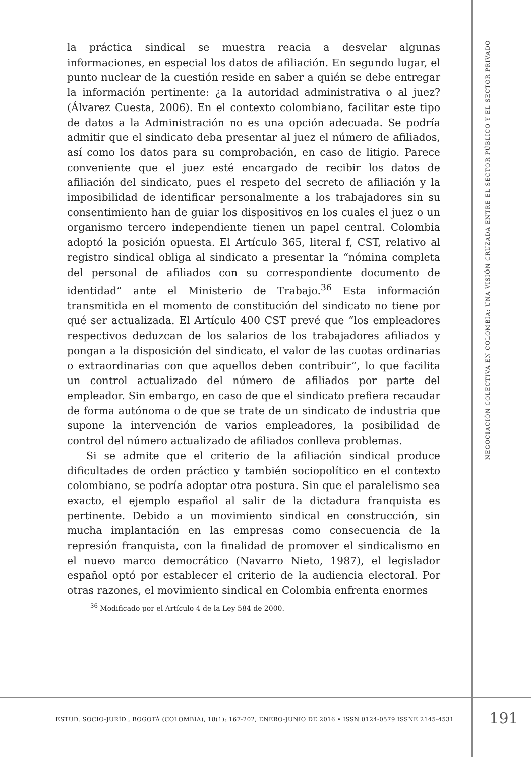NEGOCIACIÓN COLECTIVA EN COLOMBIA: UNA VISIÓN CRUZADA ENTRE EL SECTOR PÚBLICO Y EL SECTOR PRIVADO
la práctica sindical se muestra reacia a desvelar algunas informaciones, en especial los datos de afiliación. En segundo lugar, el punto nuclear de la cuestión reside en saber a quién se debe entregar la información pertinente: ¿a la autoridad administrativa o al juez? (Álvarez Cuesta, 2006). En el contexto colombiano, facilitar este tipo de datos a la Administración no es una opción adecuada. Se podría admitir que el sindicato deba presentar al juez el número de afiliados, así como los datos para su comprobación, en caso de litigio. Parece conveniente que el juez esté encargado de recibir los datos de afiliación del sindicato, pues el respeto del secreto de afiliación y la imposibilidad de identificar personalmente a los trabajadores sin su consentimiento han de guiar los dispositivos en los cuales el juez o un organismo tercero independiente tienen un papel central. Colombia adoptó la posición opuesta. El Artículo 365, literal f, CST, relativo al registro sindical obliga al sindicato a presentar la “nómina completa del personal de afiliados con su correspondiente documento de identidad” ante el Ministerio de Trabajo.<sup>36</sup> Esta información transmitida en el momento de constitución del sindicato no tiene por qué ser actualizada. El Artículo 400 CST prevé que “los empleadores respectivos deduzcan de los salarios de los trabajadores afiliados y pongan a la disposición del sindicato, el valor de las cuotas ordinarias o extraordinarias con que aquellos deben contribuir”, lo que facilita un control actualizado del número de afiliados por parte del empleador. Sin embargo, en caso de que el sindicato prefiera recaudar de forma autónoma o de que se trate de un sindicato de industria que supone la intervención de varios empleadores, la posibilidad de control del número actualizado de afiliados conlleva problemas.
Si se admite que el criterio de la afiliación sindical produce dificultades de orden práctico y también sociopolítico en el contexto colombiano, se podría adoptar otra postura. Sin que el paralelismo sea exacto, el ejemplo español al salir de la dictadura franquista es pertinente. Debido a un movimiento sindical en construcción, sin mucha implantación en las empresas como consecuencia de la represión franquista, con la finalidad de promover el sindicalismo en el nuevo marco democrático (Navarro Nieto, 1987), el legislador español optó por establecer el criterio de la audiencia electoral. Por otras razones, el movimiento sindical en Colombia enfrenta enormes
<sup>36</sup> Modificado por el Artículo 4 de la Ley 584 de 2000.
ESTUD. SOCIO-JURÍD., BOGOTÁ (COLOMBIA), 18(1): 167-202, ENERO-JUNIO DE 2016 • ISSN 0124-0579 ISSNE 2145-4531 191